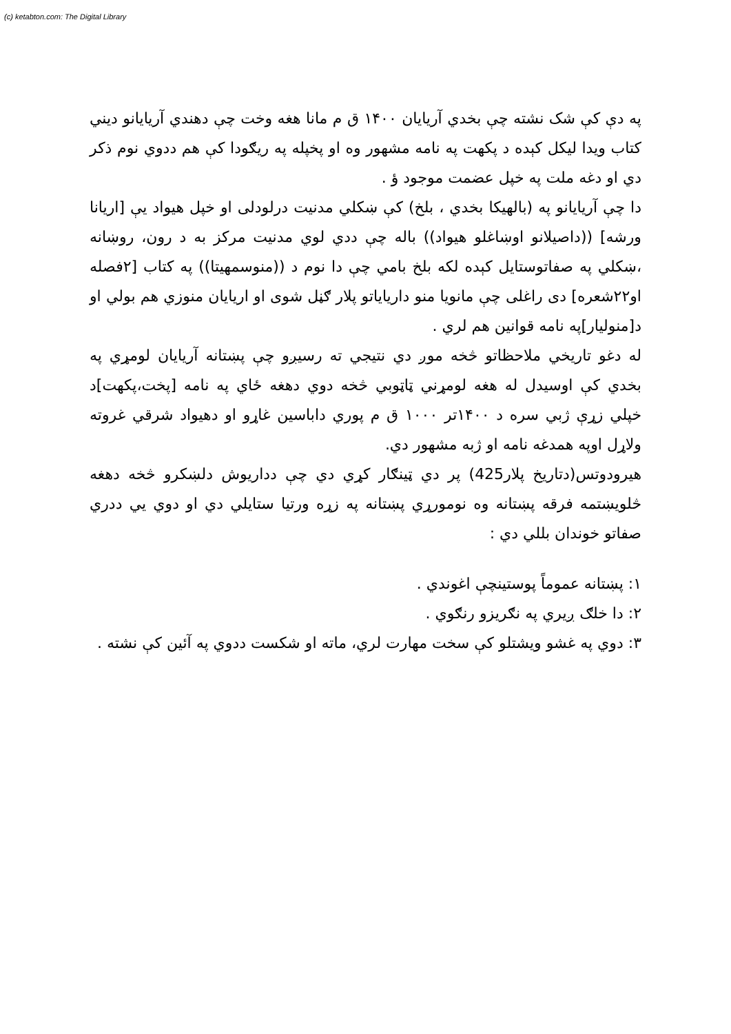(c) ketabton.com: The Digital Library
په دې کې شک نشته چې بخدي آريايان ۱۴۰۰ ق م مانا هغه وخت چې دهندي آريايانو ديني کتاب ويدا ليکل کېده د پکهت په نامه مشهور وه او پخپله په ريګودا کې هم ددوي نوم ذکر دي او دغه ملت په خپل عضمت موجود ؤ .
دا چې آريايانو په (بالهيکا بخدي ، بلخ) کې ښکلي مدنيت درلودلی او خپل هيواد يې [اريانا ورشه] ((داصيلانو اوښاغلو هيواد)) باله چې ددي لوي مدنيت مرکز به د رون، روښانه ،ښکلي په صفاتوستايل کېده لکه بلخ بامي چې دا نوم د ((منوسمهيتا)) په کتاب [۲فصله او۲۲شعره] دی راغلی چې مانويا منو دارياياتو پلار ګڼل شوی او اريايان منوزي هم بولي او د[منوليار]په نامه قوانين هم لري .
له دغو تاريخي ملاحظاتو څخه موږ دي نتيجي ته رسيږو چې پښتانه آريايان لومړي په بخدي کې اوسيدل له هغه لومړني ټاټوبي څخه دوي دهغه ځاي په نامه [پخت،پکهت]د خپلي زړې ژبي سره د ۱۴۰۰تر ۱۰۰۰ ق م پوري داباسين غاړو او دهيواد شرقي غروته ولاړل اوپه همدغه نامه او ژبه مشهور دي.
هيرودوتس(دتاريخ پلار425) پر دي ټينګار کړي دي چې دداريوش دلښکرو څخه دهغه څلويښتمه فرقه پښتانه وه نومورړي پښتانه په زړه ورتيا ستايلي دي او دوي يي ددري صفاتو خوندان بللي دي :
۱: پښتانه عموماً پوستينچې اغوندي .
۲: دا خلګ ږيري په نګريزو رنګوي .
۳: دوي په غشو ويشتلو کې سخت مهارت لري، ماته او شکست ددوي په آئين کې نشته .